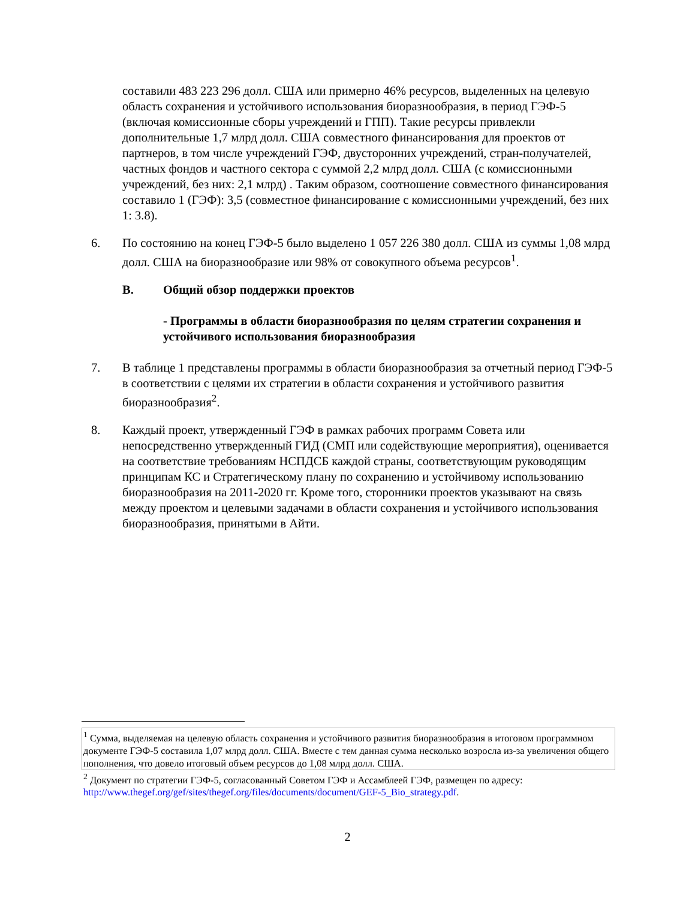составили 483 223 296 долл. США или примерно 46% ресурсов, выделенных на целевую область сохранения и устойчивого использования биоразнообразия, в период ГЭФ-5 (включая комиссионные сборы учреждений и ГПП). Такие ресурсы привлекли дополнительные 1,7 млрд долл. США совместного финансирования для проектов от партнеров, в том числе учреждений ГЭФ, двусторонних учреждений, стран-получателей, частных фондов и частного сектора с суммой 2,2 млрд долл. США (с комиссионными учреждений, без них: 2,1 млрд) . Таким образом, соотношение совместного финансирования составило 1 (ГЭФ): 3,5 (совместное финансирование с комиссионными учреждений, без них 1: 3.8).
6. По состоянию на конец ГЭФ-5 было выделено 1 057 226 380 долл. США из суммы 1,08 млрд долл. США на биоразнообразие или 98% от совокупного объема ресурсов<sup>1</sup>.
B. Общий обзор поддержки проектов
- Программы в области биоразнообразия по целям стратегии сохранения и устойчивого использования биоразнообразия
7. В таблице 1 представлены программы в области биоразнообразия за отчетный период ГЭФ-5 в соответствии с целями их стратегии в области сохранения и устойчивого развития биоразнообразия<sup>2</sup>.
8. Каждый проект, утвержденный ГЭФ в рамках рабочих программ Совета или непосредственно утвержденный ГИД (СМП или содействующие мероприятия), оценивается на соответствие требованиям НСПДСБ каждой страны, соответствующим руководящим принципам КС и Стратегическому плану по сохранению и устойчивому использованию биоразнообразия на 2011-2020 гг. Кроме того, сторонники проектов указывают на связь между проектом и целевыми задачами в области сохранения и устойчивого использования биоразнообразия, принятыми в Айти.
<sup>1</sup> Сумма, выделяемая на целевую область сохранения и устойчивого развития биоразнообразия в итоговом программном документе ГЭФ-5 составила 1,07 млрд долл. США. Вместе с тем данная сумма несколько возросла из-за увеличения общего пополнения, что довело итоговый объем ресурсов до 1,08 млрд долл. США.
<sup>2</sup> Документ по стратегии ГЭФ-5, согласованный Советом ГЭФ и Ассамблеей ГЭФ, размещен по адресу: http://www.thegef.org/gef/sites/thegef.org/files/documents/document/GEF-5_Bio_strategy.pdf.
2